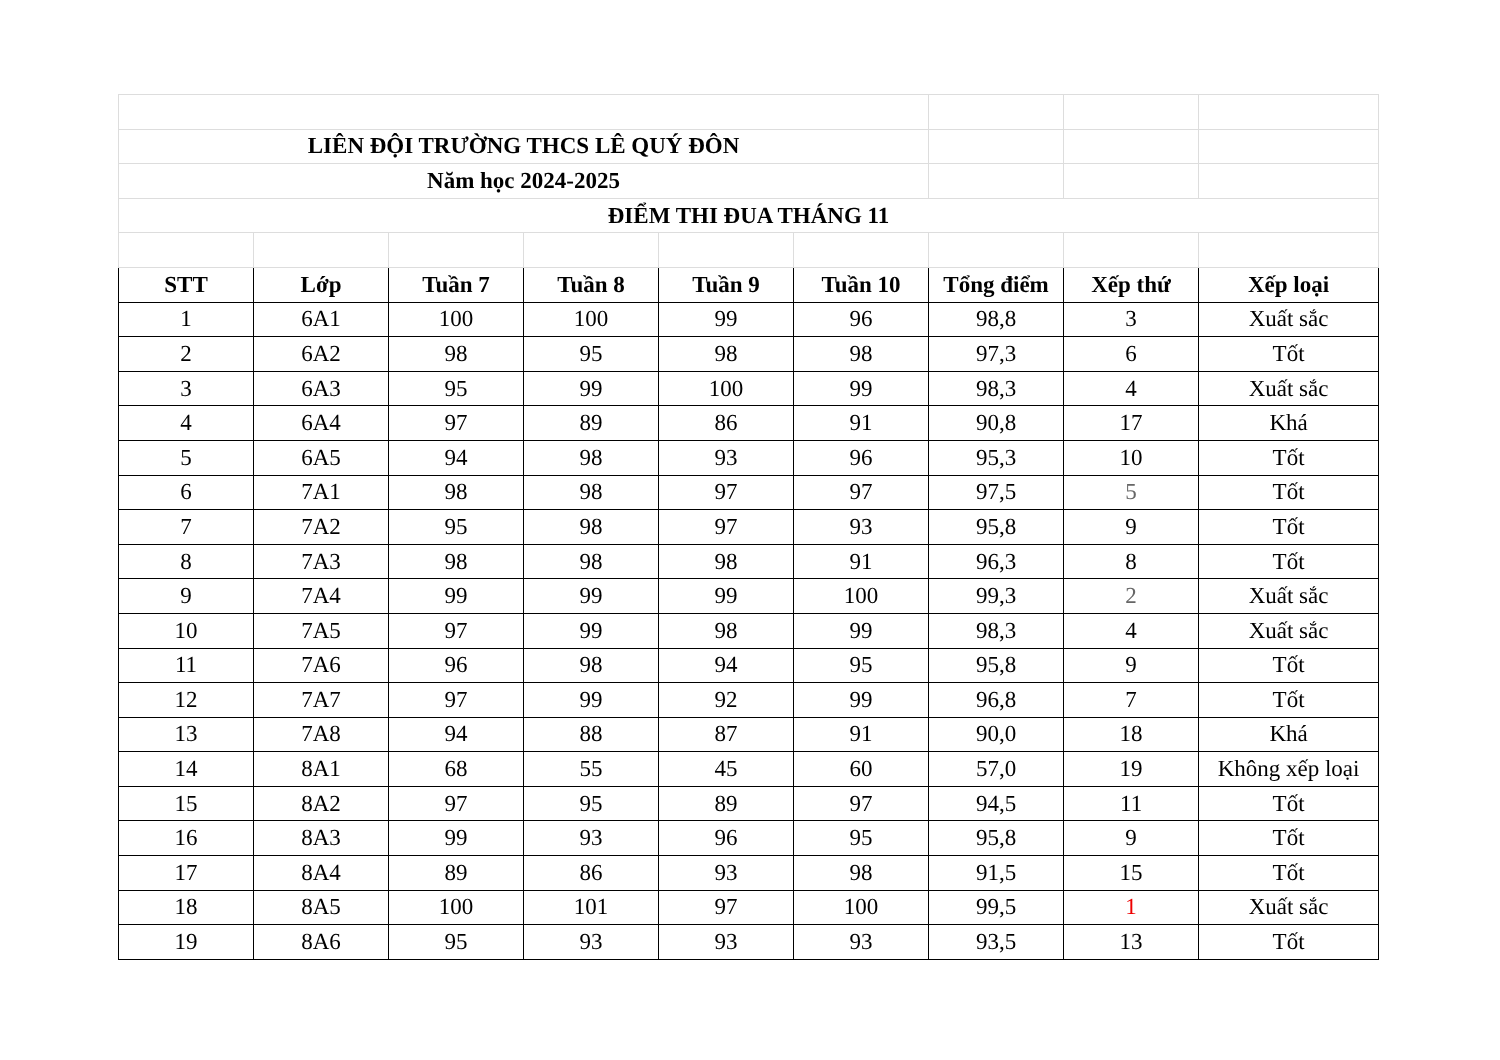| LIÊN ĐỘI TRƯỜNG THCS LÊ QUÝ ĐÔN | | | | | | | | |
| Năm học 2024-2025 | | | | | | | | |
| ĐIỂM THI ĐUA THÁNG 11 | | | | | | | | |
| STT | Lớp | Tuần 7 | Tuần 8 | Tuần 9 | Tuần 10 | Tổng điểm | Xếp thứ | Xếp loại |
| 1 | 6A1 | 100 | 100 | 99 | 96 | 98,8 | 3 | Xuất sắc |
| 2 | 6A2 | 98 | 95 | 98 | 98 | 97,3 | 6 | Tốt |
| 3 | 6A3 | 95 | 99 | 100 | 99 | 98,3 | 4 | Xuất sắc |
| 4 | 6A4 | 97 | 89 | 86 | 91 | 90,8 | 17 | Khá |
| 5 | 6A5 | 94 | 98 | 93 | 96 | 95,3 | 10 | Tốt |
| 6 | 7A1 | 98 | 98 | 97 | 97 | 97,5 | 5 | Tốt |
| 7 | 7A2 | 95 | 98 | 97 | 93 | 95,8 | 9 | Tốt |
| 8 | 7A3 | 98 | 98 | 98 | 91 | 96,3 | 8 | Tốt |
| 9 | 7A4 | 99 | 99 | 99 | 100 | 99,3 | 2 | Xuất sắc |
| 10 | 7A5 | 97 | 99 | 98 | 99 | 98,3 | 4 | Xuất sắc |
| 11 | 7A6 | 96 | 98 | 94 | 95 | 95,8 | 9 | Tốt |
| 12 | 7A7 | 97 | 99 | 92 | 99 | 96,8 | 7 | Tốt |
| 13 | 7A8 | 94 | 88 | 87 | 91 | 90,0 | 18 | Khá |
| 14 | 8A1 | 68 | 55 | 45 | 60 | 57,0 | 19 | Không xếp loại |
| 15 | 8A2 | 97 | 95 | 89 | 97 | 94,5 | 11 | Tốt |
| 16 | 8A3 | 99 | 93 | 96 | 95 | 95,8 | 9 | Tốt |
| 17 | 8A4 | 89 | 86 | 93 | 98 | 91,5 | 15 | Tốt |
| 18 | 8A5 | 100 | 101 | 97 | 100 | 99,5 | 1 | Xuất sắc |
| 19 | 8A6 | 95 | 93 | 93 | 93 | 93,5 | 13 | Tốt |